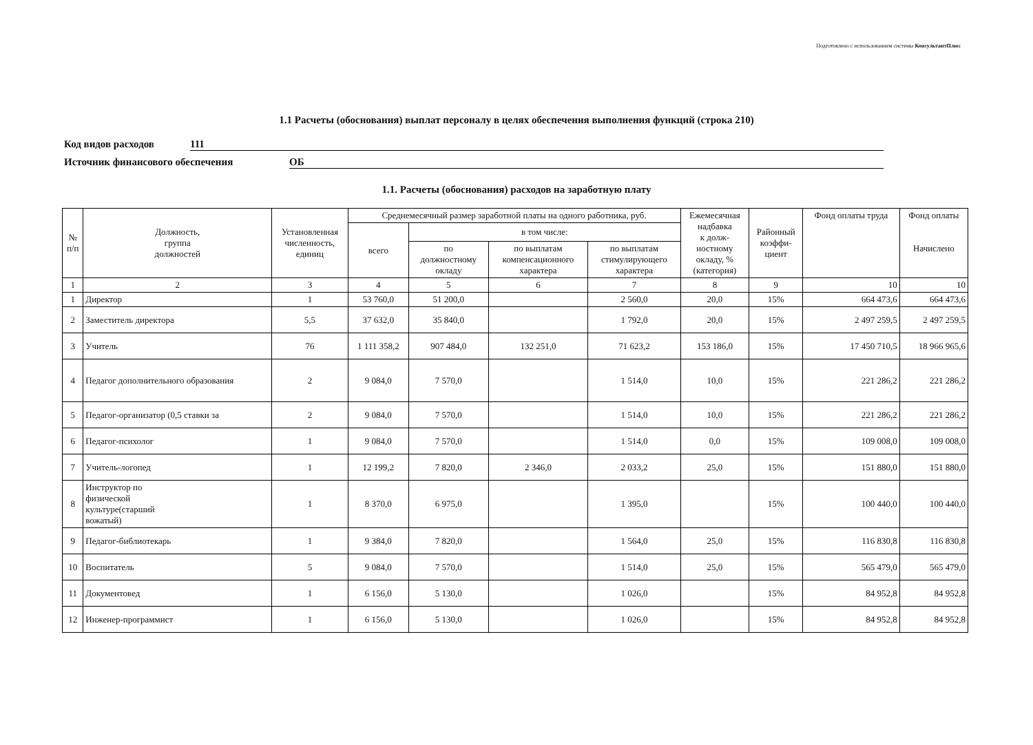Подготовлено с использованием системы КонсультантПлюс
1.1 Расчеты (обоснования) выплат персоналу в целях обеспечения выполнения функций (строка 210)
Код видов расходов 111
Источник финансового обеспечения ОБ
1.1. Расчеты (обоснования) расходов на заработную плату
| № п/п | Должность, группа должностей | Установленная численность, единиц | Среднемесячный размер заработной платы на одного работника, руб. | | | | Ежемесячная надбавка к долж- ностному окладу, % (категория) | Районный коэффи- циент | Фонд оплаты труда | Фонд оплаты Начислено |
| --- | --- | --- | --- | --- | --- | --- | --- | --- | --- | --- |
| | | | всего | в том числе: | | | | | | |
| | | | | по должностному окладу | по выплатам компенсационного характера | по выплатам стимулирующего характера | | | | |
| 1 | 2 | 3 | 4 | 5 | 6 | 7 | 8 | 9 | 10 | 10 |
| 1 | Директор | 1 | 53 760,0 | 51 200,0 | | 2 560,0 | 20,0 | 15% | 664 473,6 | 664 473,6 |
| 2 | Заместитель директора | 5,5 | 37 632,0 | 35 840,0 | | 1 792,0 | 20,0 | 15% | 2 497 259,5 | 2 497 259,5 |
| 3 | Учитель | 76 | 1 111 358,2 | 907 484,0 | 132 251,0 | 71 623,2 | 153 186,0 | 15% | 17 450 710,5 | 18 966 965,6 |
| 4 | Педагог дополнительного образования | 2 | 9 084,0 | 7 570,0 | | 1 514,0 | 10,0 | 15% | 221 286,2 | 221 286,2 |
| 5 | Педагог-организатор (0,5 ставки за | 2 | 9 084,0 | 7 570,0 | | 1 514,0 | 10,0 | 15% | 221 286,2 | 221 286,2 |
| 6 | Педагог-психолог | 1 | 9 084,0 | 7 570,0 | | 1 514,0 | 0,0 | 15% | 109 008,0 | 109 008,0 |
| 7 | Учитель-логопед | 1 | 12 199,2 | 7 820,0 | 2 346,0 | 2 033,2 | 25,0 | 15% | 151 880,0 | 151 880,0 |
| 8 | Инструктор по физической культуре(старший вожатый) | 1 | 8 370,0 | 6 975,0 | | 1 395,0 | | 15% | 100 440,0 | 100 440,0 |
| 9 | Педагог-библиотекарь | 1 | 9 384,0 | 7 820,0 | | 1 564,0 | 25,0 | 15% | 116 830,8 | 116 830,8 |
| 10 | Воспитатель | 5 | 9 084,0 | 7 570,0 | | 1 514,0 | 25,0 | 15% | 565 479,0 | 565 479,0 |
| 11 | Документовед | 1 | 6 156,0 | 5 130,0 | | 1 026,0 | | 15% | 84 952,8 | 84 952,8 |
| 12 | Инженер-программист | 1 | 6 156,0 | 5 130,0 | | 1 026,0 | | 15% | 84 952,8 | 84 952,8 |